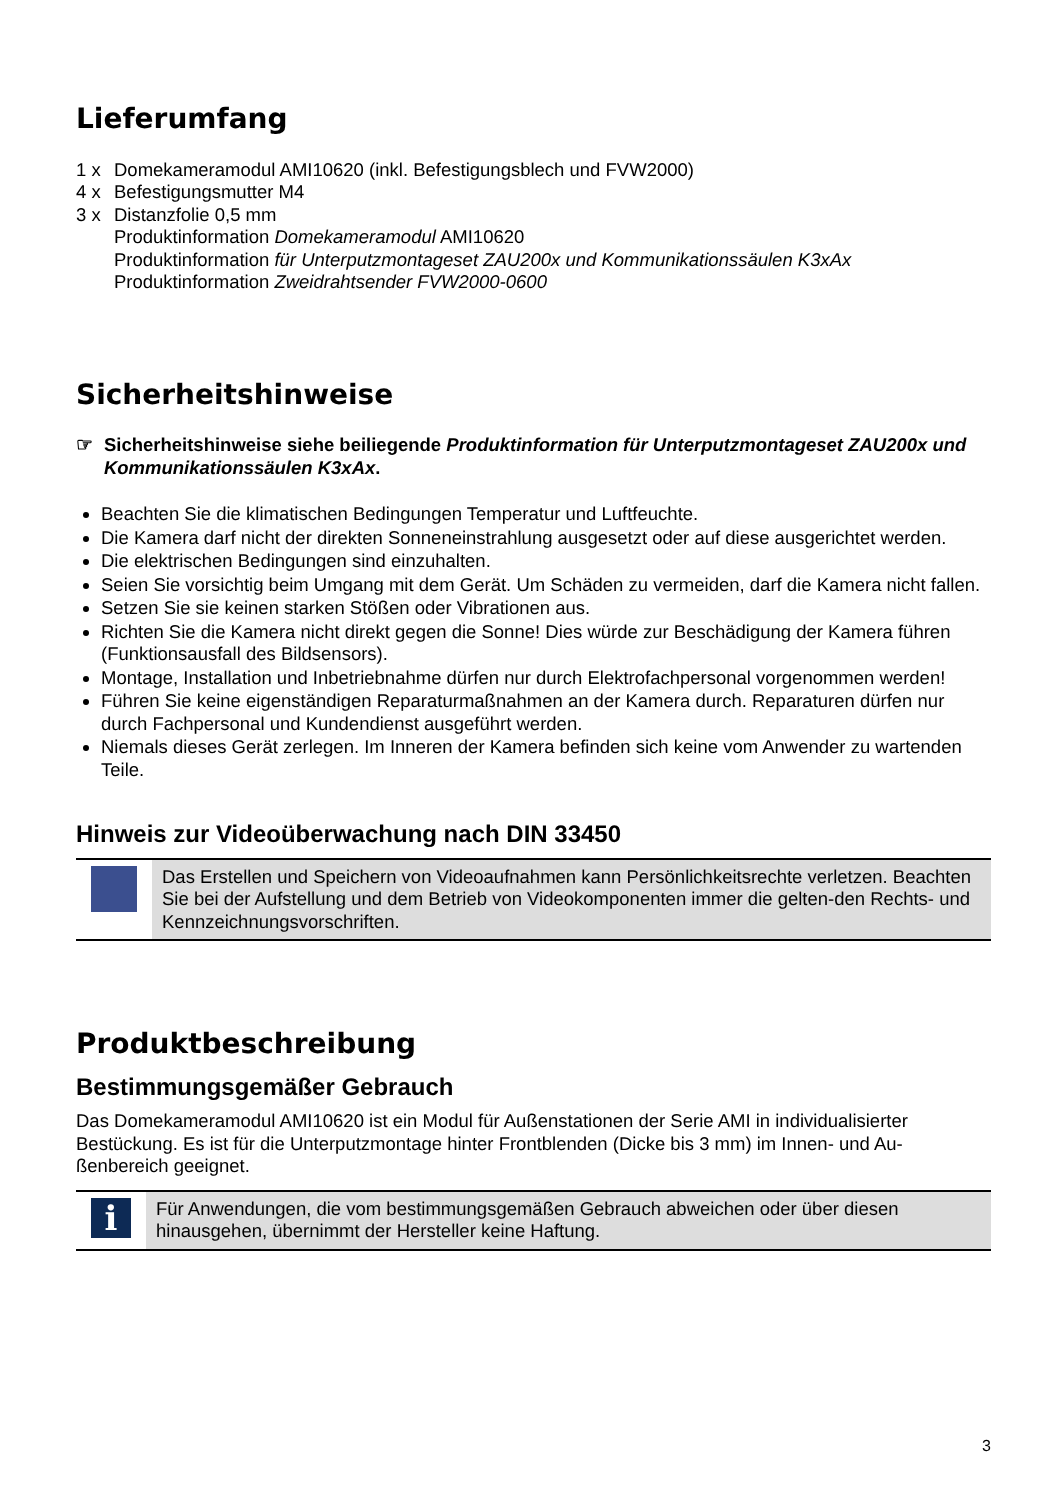Lieferumfang
1 x Domekameramodul AMI10620 (inkl. Befestigungsblech und FVW2000)
4 x Befestigungsmutter M4
3 x Distanzfolie 0,5 mm
Produktinformation Domekameramodul AMI10620
Produktinformation für Unterputzmontageset ZAU200x und Kommunikationssäulen K3xAx
Produktinformation Zweidrahtsender FVW2000-0600
Sicherheitshinweise
☞ Sicherheitshinweise siehe beiliegende Produktinformation für Unterputzmontageset ZAU200x und Kommunikationssäulen K3xAx.
Beachten Sie die klimatischen Bedingungen Temperatur und Luftfeuchte.
Die Kamera darf nicht der direkten Sonneneinstrahlung ausgesetzt oder auf diese ausgerichtet werden.
Die elektrischen Bedingungen sind einzuhalten.
Seien Sie vorsichtig beim Umgang mit dem Gerät. Um Schäden zu vermeiden, darf die Kamera nicht fallen.
Setzen Sie sie keinen starken Stößen oder Vibrationen aus.
Richten Sie die Kamera nicht direkt gegen die Sonne! Dies würde zur Beschädigung der Kamera führen (Funktionsausfall des Bildsensors).
Montage, Installation und Inbetriebnahme dürfen nur durch Elektrofachpersonal vorgenommen werden!
Führen Sie keine eigenständigen Reparaturmaßnahmen an der Kamera durch. Reparaturen dürfen nur durch Fachpersonal und Kundendienst ausgeführt werden.
Niemals dieses Gerät zerlegen. Im Inneren der Kamera befinden sich keine vom Anwender zu wartenden Teile.
Hinweis zur Videoüberwachung nach DIN 33450
Das Erstellen und Speichern von Videoaufnahmen kann Persönlichkeitsrechte verletzen. Beachten Sie bei der Aufstellung und dem Betrieb von Videokomponenten immer die gelten-den Rechts- und Kennzeichnungsvorschriften.
Produktbeschreibung
Bestimmungsgemäßer Gebrauch
Das Domekameramodul AMI10620 ist ein Modul für Außenstationen der Serie AMI in individualisierter Bestückung. Es ist für die Unterputzmontage hinter Frontblenden (Dicke bis 3 mm) im Innen- und Au-ßenbereich geeignet.
i
Für Anwendungen, die vom bestimmungsgemäßen Gebrauch abweichen oder über diesen hinausgehen, übernimmt der Hersteller keine Haftung.
3